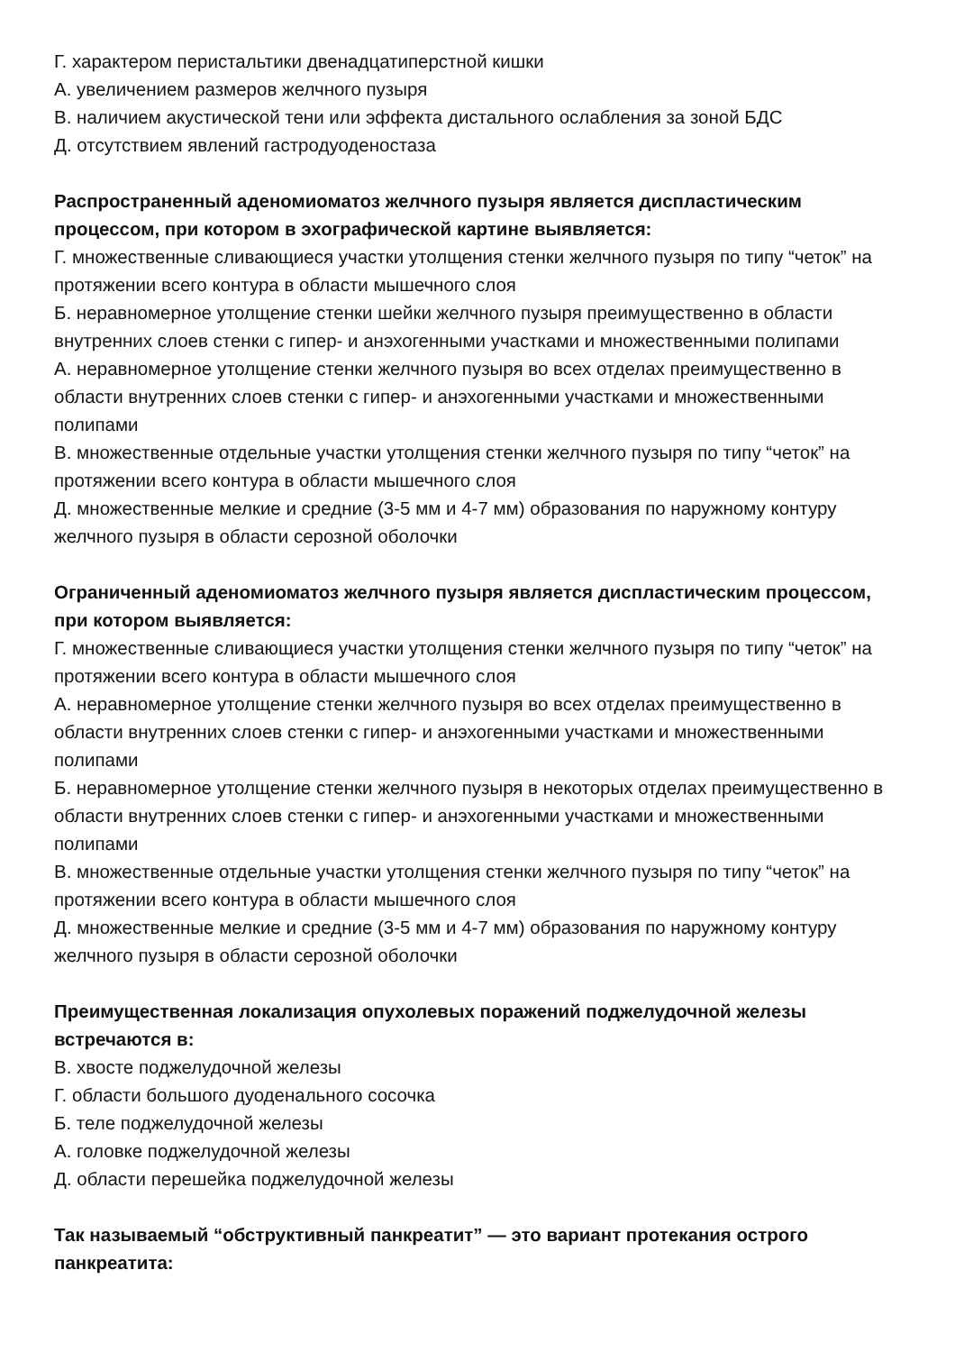Г. характером перистальтики двенадцатиперстной кишки
А. увеличением размеров желчного пузыря
В. наличием акустической тени или эффекта дистального ослабления за зоной БДС
Д. отсутствием явлений гастродуоденостаза
Распространенный аденомиоматоз желчного пузыря является диспластическим процессом, при котором в эхографической картине выявляется:
Г. множественные сливающиеся участки утолщения стенки желчного пузыря по типу “четок” на протяжении всего контура в области мышечного слоя
Б. неравномерное утолщение стенки шейки желчного пузыря преимущественно в области внутренних слоев стенки с гипер- и анэхогенными участками и множественными полипами
А. неравномерное утолщение стенки желчного пузыря во всех отделах преимущественно в области внутренних слоев стенки с гипер- и анэхогенными участками и множественными полипами
В. множественные отдельные участки утолщения стенки желчного пузыря по типу “четок” на протяжении всего контура в области мышечного слоя
Д. множественные мелкие и средние (3-5 мм и 4-7 мм) образования по наружному контуру желчного пузыря в области серозной оболочки
Ограниченный аденомиоматоз желчного пузыря является диспластическим процессом, при котором выявляется:
Г. множественные сливающиеся участки утолщения стенки желчного пузыря по типу “четок” на протяжении всего контура в области мышечного слоя
А. неравномерное утолщение стенки желчного пузыря во всех отделах преимущественно в области внутренних слоев стенки с гипер- и анэхогенными участками и множественными полипами
Б. неравномерное утолщение стенки желчного пузыря в некоторых отделах преимущественно в области внутренних слоев стенки с гипер- и анэхогенными участками и множественными полипами
В. множественные отдельные участки утолщения стенки желчного пузыря по типу “четок” на протяжении всего контура в области мышечного слоя
Д. множественные мелкие и средние (3-5 мм и 4-7 мм) образования по наружному контуру желчного пузыря в области серозной оболочки
Преимущественная локализация опухолевых поражений поджелудочной железы встречаются в:
В. хвосте поджелудочной железы
Г. области большого дуоденального сосочка
Б. теле поджелудочной железы
А. головке поджелудочной железы
Д. области перешейка поджелудочной железы
Так называемый “обструктивный панкреатит” — это вариант протекания острого панкреатита: